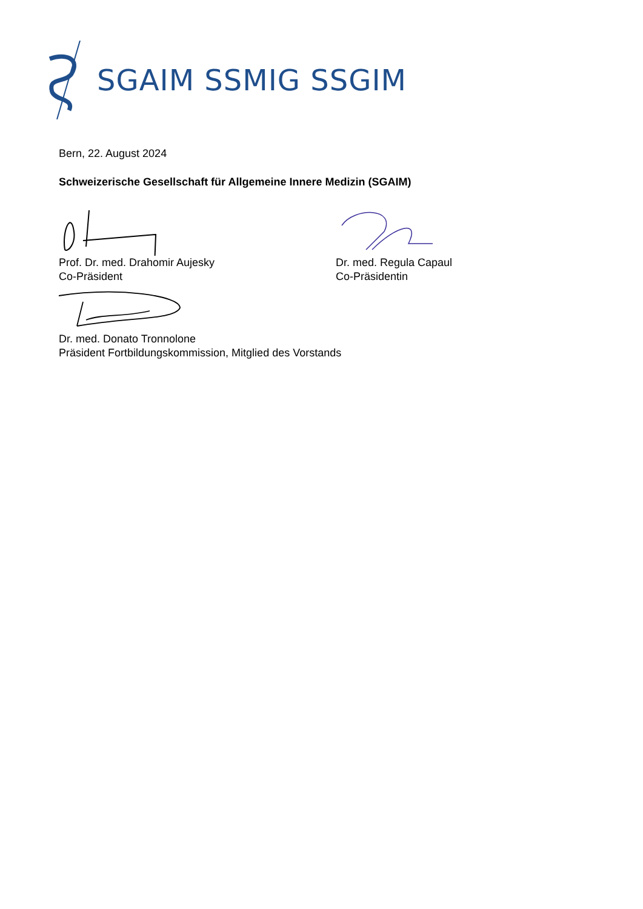SGAIM SSMIG SSGIM
Bern, 22. August 2024
Schweizerische Gesellschaft für Allgemeine Innere Medizin (SGAIM)
Prof. Dr. med. Drahomir Aujesky
Co-Präsident
Dr. med. Regula Capaul
Co-Präsidentin
Dr. med. Donato Tronnolone
Präsident Fortbildungskommission, Mitglied des Vorstands